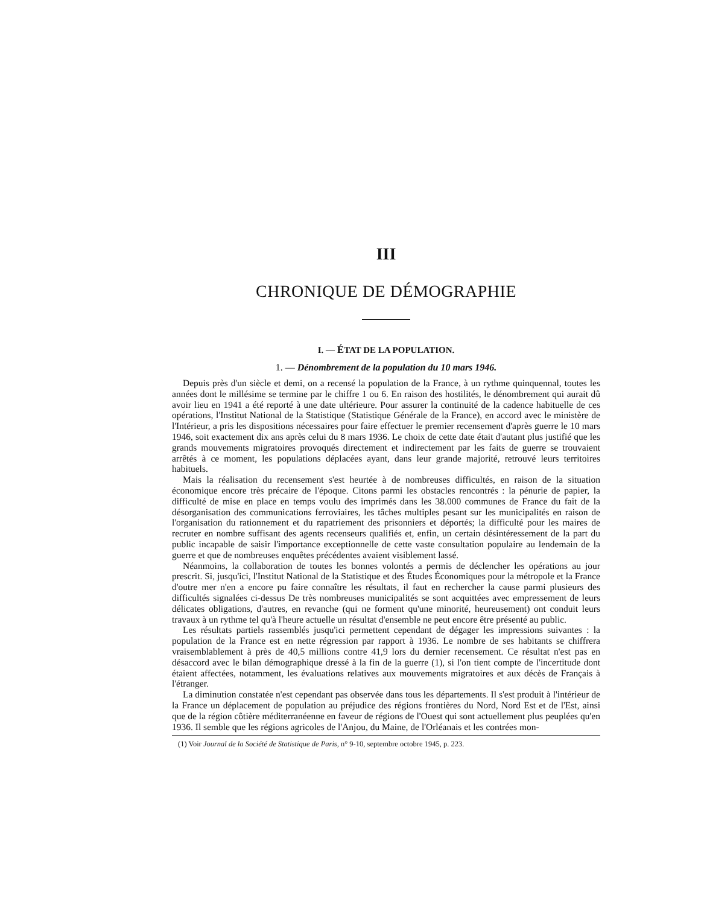III
CHRONIQUE DE DÉMOGRAPHIE
I. — ÉTAT DE LA POPULATION.
1. — Dénombrement de la population du 10 mars 1946.
Depuis près d'un siècle et demi, on a recensé la population de la France, à un rythme quinquennal, toutes les années dont le millésime se termine par le chiffre 1 ou 6. En raison des hostilités, le dénombrement qui aurait dû avoir lieu en 1941 a été reporté à une date ultérieure. Pour assurer la continuité de la cadence habituelle de ces opérations, l'Institut National de la Statistique (Statistique Générale de la France), en accord avec le ministère de l'Intérieur, a pris les dispositions nécessaires pour faire effectuer le premier recensement d'après guerre le 10 mars 1946, soit exactement dix ans après celui du 8 mars 1936. Le choix de cette date était d'autant plus justifié que les grands mouvements migratoires provoqués directement et indirectement par les faits de guerre se trouvaient arrêtés à ce moment, les populations déplacées ayant, dans leur grande majorité, retrouvé leurs territoires habituels.
Mais la réalisation du recensement s'est heurtée à de nombreuses difficultés, en raison de la situation économique encore très précaire de l'époque. Citons parmi les obstacles rencontrés : la pénurie de papier, la difficulté de mise en place en temps voulu des imprimés dans les 38.000 communes de France du fait de la désorganisation des communications ferroviaires, les tâches multiples pesant sur les municipalités en raison de l'organisation du rationnement et du rapatriement des prisonniers et déportés; la difficulté pour les maires de recruter en nombre suffisant des agents recenseurs qualifiés et, enfin, un certain désintéressement de la part du public incapable de saisir l'importance exceptionnelle de cette vaste consultation populaire au lendemain de la guerre et que de nombreuses enquêtes précédentes avaient visiblement lassé.
Néanmoins, la collaboration de toutes les bonnes volontés a permis de déclencher les opérations au jour prescrit. Si, jusqu'ici, l'Institut National de la Statistique et des Études Économiques pour la métropole et la France d'outre mer n'en a encore pu faire connaître les résultats, il faut en rechercher la cause parmi plusieurs des difficultés signalées ci-dessus De très nombreuses municipalités se sont acquittées avec empressement de leurs délicates obligations, d'autres, en revanche (qui ne forment qu'une minorité, heureusement) ont conduit leurs travaux à un rythme tel qu'à l'heure actuelle un résultat d'ensemble ne peut encore être présenté au public.
Les résultats partiels rassemblés jusqu'ici permettent cependant de dégager les impressions suivantes : la population de la France est en nette régression par rapport à 1936. Le nombre de ses habitants se chiffrera vraisemblablement à près de 40,5 millions contre 41,9 lors du dernier recensement. Ce résultat n'est pas en désaccord avec le bilan démographique dressé à la fin de la guerre (1), si l'on tient compte de l'incertitude dont étaient affectées, notamment, les évaluations relatives aux mouvements migratoires et aux décès de Français à l'étranger.
La diminution constatée n'est cependant pas observée dans tous les départements. Il s'est produit à l'intérieur de la France un déplacement de population au préjudice des régions frontières du Nord, Nord Est et de l'Est, ainsi que de la région côtière méditerranéenne en faveur de régions de l'Ouest qui sont actuellement plus peuplées qu'en 1936. Il semble que les régions agricoles de l'Anjou, du Maine, de l'Orléanais et les contrées mon-
(1) Voir Journal de la Société de Statistique de Paris, n° 9-10, septembre octobre 1945, p. 223.